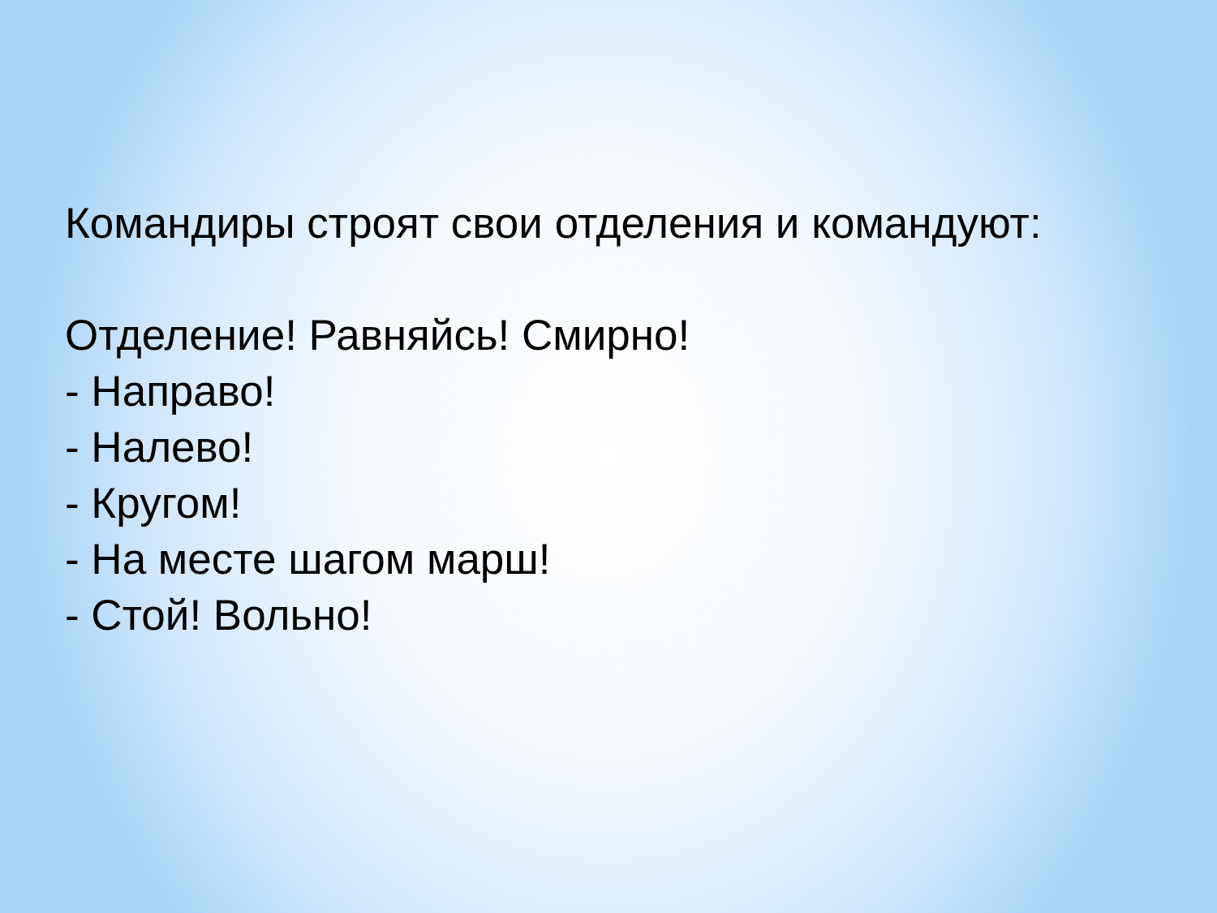Командиры строят свои отделения и командуют:
Отделение! Равняйсь! Смирно!
- Направо!
- Налево!
- Кругом!
- На месте шагом марш!
- Стой! Вольно!